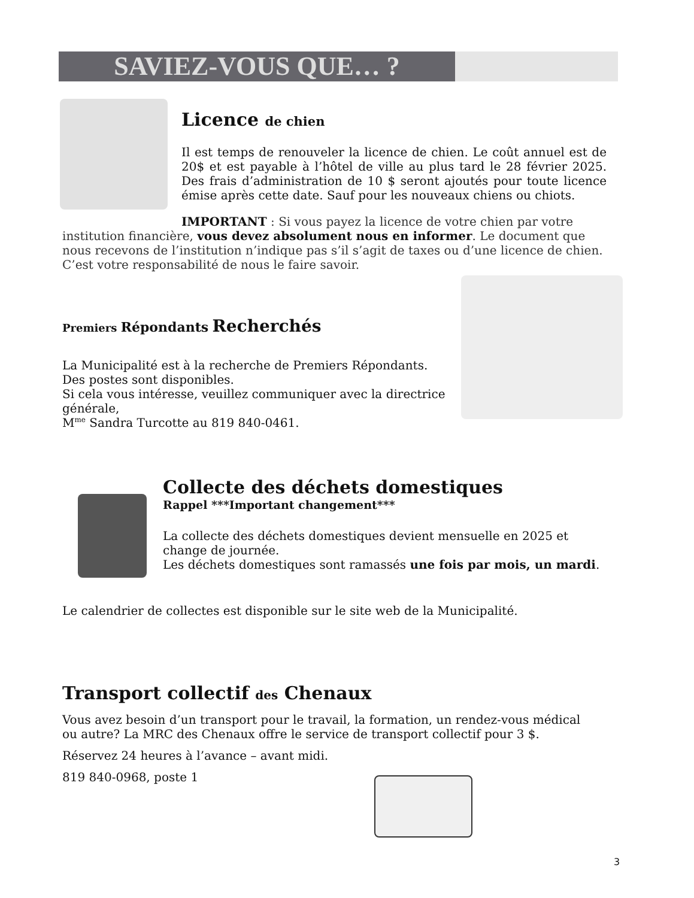SAVIEZ-VOUS QUE… ?
Licence de chien
Il est temps de renouveler la licence de chien. Le coût annuel est de 20$ et est payable à l’hôtel de ville au plus tard le 28 février 2025. Des frais d’administration de 10 $ seront ajoutés pour toute licence émise après cette date. Sauf pour les nouveaux chiens ou chiots.
IMPORTANT : Si vous payez la licence de votre chien par votre institution financière, vous devez absolument nous en informer. Le document que nous recevons de l’institution n’indique pas s’il s’agit de taxes ou d’une licence de chien. C’est votre responsabilité de nous le faire savoir.
Premiers Répondants Recherchés
La Municipalité est à la recherche de Premiers Répondants.
Des postes sont disponibles.
Si cela vous intéresse, veuillez communiquer avec la directrice générale,
M<sup>me</sup> Sandra Turcotte au 819 840-0461.
Collecte des déchets domestiques
Rappel ***Important changement***
La collecte des déchets domestiques devient mensuelle en 2025 et change de journée.
Les déchets domestiques sont ramassés une fois par mois, un mardi.
Le calendrier de collectes est disponible sur le site web de la Municipalité.
Transport collectif des Chenaux
Vous avez besoin d’un transport pour le travail, la formation, un rendez-vous médical ou autre? La MRC des Chenaux offre le service de transport collectif pour 3 $.
Réservez 24 heures à l’avance – avant midi.
819 840-0968, poste 1
3